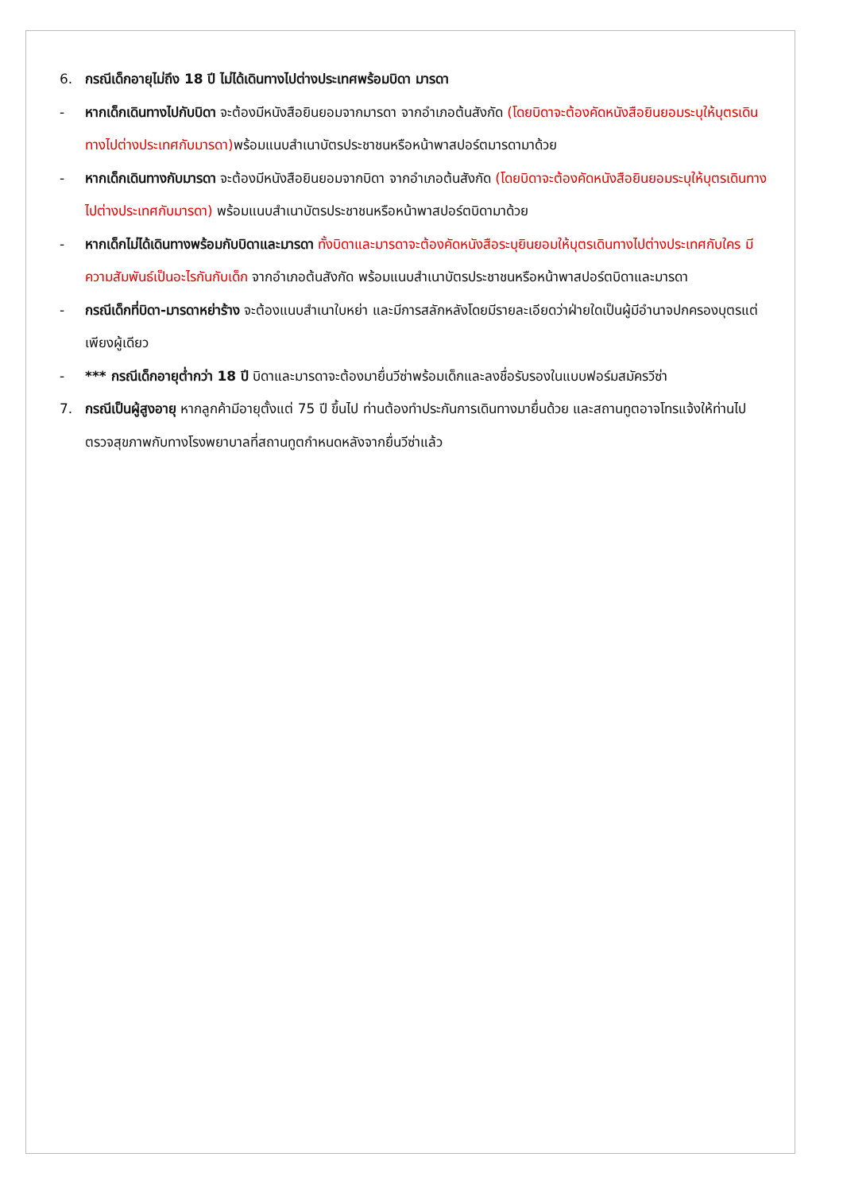6. กรณีเด็กอายุไม่ถึง 18 ปี ไม่ได้เดินทางไปต่างประเทศพร้อมบิดา มารดา
- หากเด็กเดินทางไปกับบิดา จะต้องมีหนังสือยินยอมจากมารดา จากอำเภอต้นสังกัด (โดยบิดาจะต้องคัดหนังสือยินยอมระบุให้บุตรเดินทางไปต่างประเทศกับมารดา) พร้อมแนบสำเนาบัตรประชาชนหรือหน้าพาสปอร์ตมารดามาด้วย
- หากเด็กเดินทางกับมารดา จะต้องมีหนังสือยินยอมจากบิดา จากอำเภอต้นสังกัด (โดยบิดาจะต้องคัดหนังสือยินยอมระบุให้บุตรเดินทางไปต่างประเทศกับมารดา) พร้อมแนบสำเนาบัตรประชาชนหรือหน้าพาสปอร์ตบิดามาด้วย
- หากเด็กไม่ได้เดินทางพร้อมกับบิดาและมารดา ทั้งบิดาและมารดาจะต้องคัดหนังสือระบุยินยอมให้บุตรเดินทางไปต่างประเทศกับใคร มีความสัมพันธ์เป็นอะไรกันกับเด็ก จากอำเภอต้นสังกัด พร้อมแนบสำเนาบัตรประชาชนหรือหน้าพาสปอร์ตบิดาและมารดา
- กรณีเด็กที่บิดา-มารดาหย่าร้าง จะต้องแนบสำเนาใบหย่า และมีการสลักหลังโดยมีรายละเอียดว่าฝ่ายใดเป็นผู้มีอำนาจปกครองบุตรแต่เพียงผู้เดียว
- *** กรณีเด็กอายุต่ำกว่า 18 ปี บิดาและมารดาจะต้องมายื่นวีซ่าพร้อมเด็กและลงชื่อรับรองในแบบฟอร์มสมัครวีซ่า
7. กรณีเป็นผู้สูงอายุ หากลูกค้ามีอายุตั้งแต่ 75 ปี ขึ้นไป ท่านต้องทำประกันการเดินทางมายื่นด้วย และสถานทูตอาจโทรแจ้งให้ท่านไปตรวจสุขภาพกับทางโรงพยาบาลที่สถานทูตกำหนดหลังจากยื่นวีซ่าแล้ว